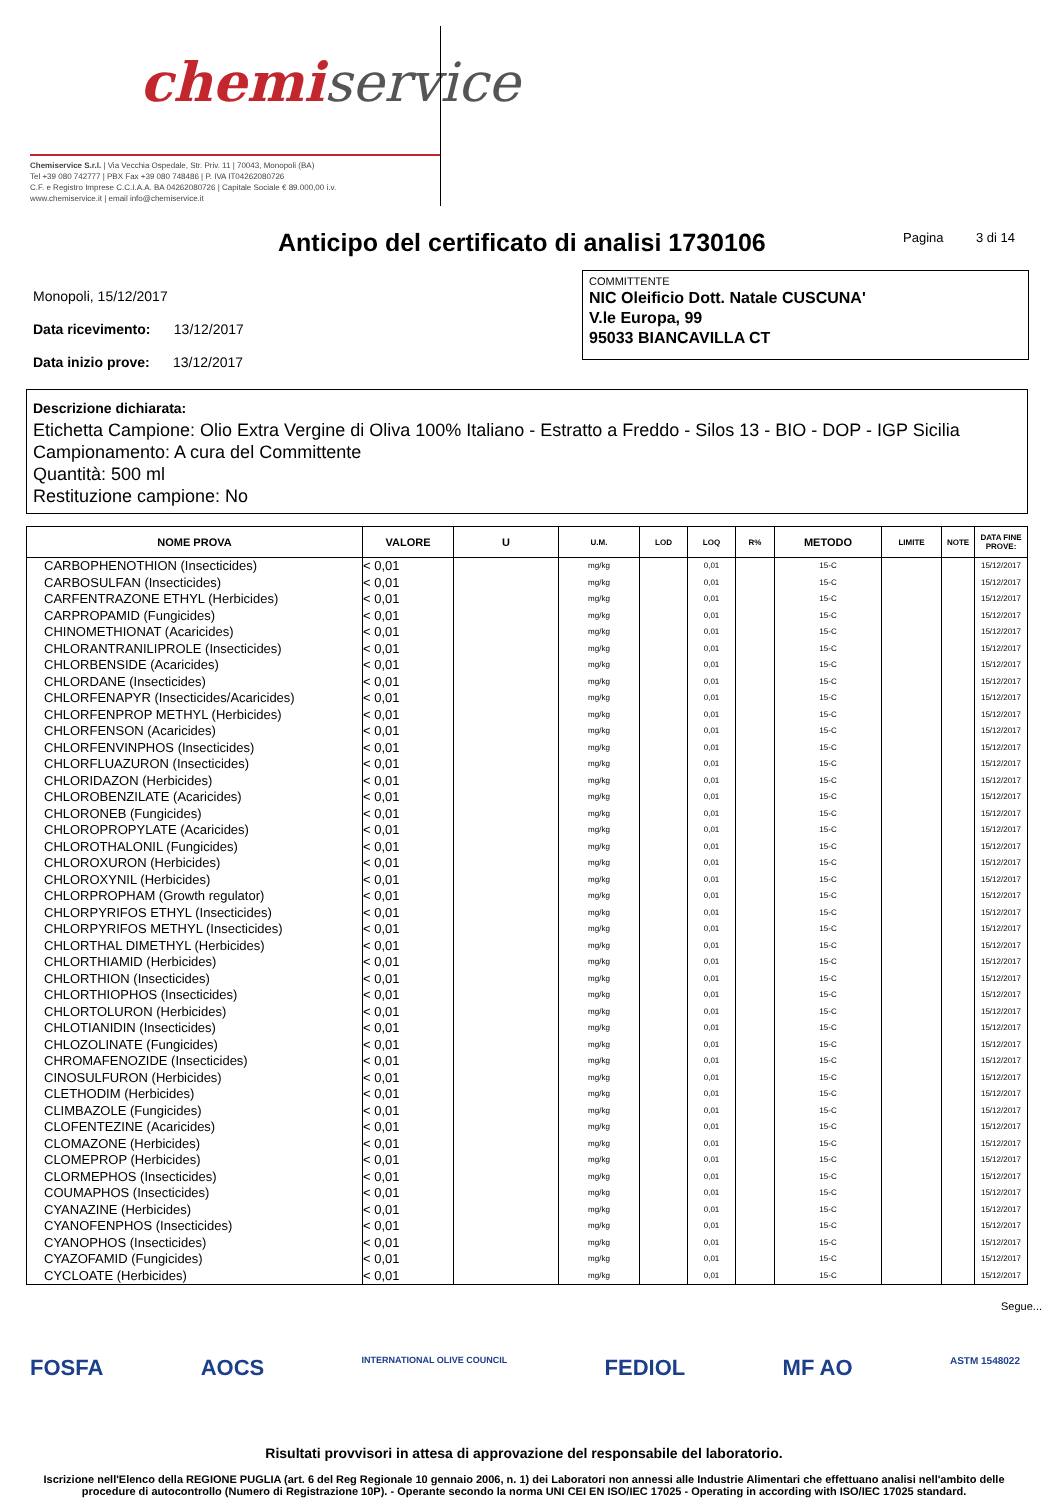chemiservice
Chemiservice S.r.l. | Via Vecchia Ospedale, Str. Priv. 11 | 70043, Monopoli (BA)
Tel +39 080 742777 | PBX Fax +39 080 748486 | P. IVA IT04262080726
C.F. e Registro Imprese C.C.I.A.A. BA 04262080726 | Capitale Sociale € 89.000,00 i.v.
www.chemiservice.it | email info@chemiservice.it
Anticipo del certificato di analisi 1730106
Pagina 3 di 14
Monopoli, 15/12/2017
Data ricevimento: 13/12/2017
Data inizio prove: 13/12/2017
COMMITTENTE
NIC Oleificio Dott. Natale CUSCUNA'
V.le Europa, 99
95033 BIANCAVILLA CT
Descrizione dichiarata:
Etichetta Campione: Olio Extra Vergine di Oliva 100% Italiano - Estratto a Freddo - Silos 13 - BIO - DOP - IGP Sicilia
Campionamento: A cura del Committente
Quantità: 500 ml
Restituzione campione: No
| NOME PROVA | VALORE | U | U.M. | LOD | LOQ | R% | METODO | LIMITE | NOTE | DATA FINE PROVE: |
| --- | --- | --- | --- | --- | --- | --- | --- | --- | --- | --- |
| CARBOPHENOTHION (Insecticides) | < 0,01 | | mg/kg | | 0,01 | | 15-C | | | 15/12/2017 |
| CARBOSULFAN (Insecticides) | < 0,01 | | mg/kg | | 0,01 | | 15-C | | | 15/12/2017 |
| CARFENTRAZONE ETHYL (Herbicides) | < 0,01 | | mg/kg | | 0,01 | | 15-C | | | 15/12/2017 |
| CARPROPAMID (Fungicides) | < 0,01 | | mg/kg | | 0,01 | | 15-C | | | 15/12/2017 |
| CHINOMETHIONAT (Acaricides) | < 0,01 | | mg/kg | | 0,01 | | 15-C | | | 15/12/2017 |
| CHLORANTRANILIPROLE (Insecticides) | < 0,01 | | mg/kg | | 0,01 | | 15-C | | | 15/12/2017 |
| CHLORBENSIDE (Acaricides) | < 0,01 | | mg/kg | | 0,01 | | 15-C | | | 15/12/2017 |
| CHLORDANE (Insecticides) | < 0,01 | | mg/kg | | 0,01 | | 15-C | | | 15/12/2017 |
| CHLORFENAPYR (Insecticides/Acaricides) | < 0,01 | | mg/kg | | 0,01 | | 15-C | | | 15/12/2017 |
| CHLORFENPROP METHYL (Herbicides) | < 0,01 | | mg/kg | | 0,01 | | 15-C | | | 15/12/2017 |
| CHLORFENSON (Acaricides) | < 0,01 | | mg/kg | | 0,01 | | 15-C | | | 15/12/2017 |
| CHLORFENVINPHOS (Insecticides) | < 0,01 | | mg/kg | | 0,01 | | 15-C | | | 15/12/2017 |
| CHLORFLUAZURON (Insecticides) | < 0,01 | | mg/kg | | 0,01 | | 15-C | | | 15/12/2017 |
| CHLORIDAZON (Herbicides) | < 0,01 | | mg/kg | | 0,01 | | 15-C | | | 15/12/2017 |
| CHLOROBENZILATE (Acaricides) | < 0,01 | | mg/kg | | 0,01 | | 15-C | | | 15/12/2017 |
| CHLORONEB (Fungicides) | < 0,01 | | mg/kg | | 0,01 | | 15-C | | | 15/12/2017 |
| CHLOROPROPYLATE (Acaricides) | < 0,01 | | mg/kg | | 0,01 | | 15-C | | | 15/12/2017 |
| CHLOROTHALONIL (Fungicides) | < 0,01 | | mg/kg | | 0,01 | | 15-C | | | 15/12/2017 |
| CHLOROXURON (Herbicides) | < 0,01 | | mg/kg | | 0,01 | | 15-C | | | 15/12/2017 |
| CHLOROXYNIL (Herbicides) | < 0,01 | | mg/kg | | 0,01 | | 15-C | | | 15/12/2017 |
| CHLORPROPHAM (Growth regulator) | < 0,01 | | mg/kg | | 0,01 | | 15-C | | | 15/12/2017 |
| CHLORPYRIFOS ETHYL (Insecticides) | < 0,01 | | mg/kg | | 0,01 | | 15-C | | | 15/12/2017 |
| CHLORPYRIFOS METHYL (Insecticides) | < 0,01 | | mg/kg | | 0,01 | | 15-C | | | 15/12/2017 |
| CHLORTHAL DIMETHYL (Herbicides) | < 0,01 | | mg/kg | | 0,01 | | 15-C | | | 15/12/2017 |
| CHLORTHIAMID (Herbicides) | < 0,01 | | mg/kg | | 0,01 | | 15-C | | | 15/12/2017 |
| CHLORTHION (Insecticides) | < 0,01 | | mg/kg | | 0,01 | | 15-C | | | 15/12/2017 |
| CHLORTHIOPHOS (Insecticides) | < 0,01 | | mg/kg | | 0,01 | | 15-C | | | 15/12/2017 |
| CHLORTOLURON (Herbicides) | < 0,01 | | mg/kg | | 0,01 | | 15-C | | | 15/12/2017 |
| CHLOTIANIDIN (Insecticides) | < 0,01 | | mg/kg | | 0,01 | | 15-C | | | 15/12/2017 |
| CHLOZOLINATE (Fungicides) | < 0,01 | | mg/kg | | 0,01 | | 15-C | | | 15/12/2017 |
| CHROMAFENOZIDE (Insecticides) | < 0,01 | | mg/kg | | 0,01 | | 15-C | | | 15/12/2017 |
| CINOSULFURON (Herbicides) | < 0,01 | | mg/kg | | 0,01 | | 15-C | | | 15/12/2017 |
| CLETHODIM (Herbicides) | < 0,01 | | mg/kg | | 0,01 | | 15-C | | | 15/12/2017 |
| CLIMBAZOLE (Fungicides) | < 0,01 | | mg/kg | | 0,01 | | 15-C | | | 15/12/2017 |
| CLOFENTEZINE (Acaricides) | < 0,01 | | mg/kg | | 0,01 | | 15-C | | | 15/12/2017 |
| CLOMAZONE (Herbicides) | < 0,01 | | mg/kg | | 0,01 | | 15-C | | | 15/12/2017 |
| CLOMEPROP (Herbicides) | < 0,01 | | mg/kg | | 0,01 | | 15-C | | | 15/12/2017 |
| CLORMEPHOS (Insecticides) | < 0,01 | | mg/kg | | 0,01 | | 15-C | | | 15/12/2017 |
| COUMAPHOS (Insecticides) | < 0,01 | | mg/kg | | 0,01 | | 15-C | | | 15/12/2017 |
| CYANAZINE (Herbicides) | < 0,01 | | mg/kg | | 0,01 | | 15-C | | | 15/12/2017 |
| CYANOFENPHOS (Insecticides) | < 0,01 | | mg/kg | | 0,01 | | 15-C | | | 15/12/2017 |
| CYANOPHOS (Insecticides) | < 0,01 | | mg/kg | | 0,01 | | 15-C | | | 15/12/2017 |
| CYAZOFAMID (Fungicides) | < 0,01 | | mg/kg | | 0,01 | | 15-C | | | 15/12/2017 |
| CYCLOATE (Herbicides) | < 0,01 | | mg/kg | | 0,01 | | 15-C | | | 15/12/2017 |
Segue...
FOSFA AOCS INTERNATIONAL OLIVE COUNCIL FEDIOL MF AO ASTM 1548022
Risultati provvisori in attesa di approvazione del responsabile del laboratorio.
Iscrizione nell'Elenco della REGIONE PUGLIA (art. 6 del Reg Regionale 10 gennaio 2006, n. 1) dei Laboratori non annessi alle Industrie Alimentari che effettuano analisi nell'ambito delle procedure di autocontrollo (Numero di Registrazione 10P). - Operante secondo la norma UNI CEI EN ISO/IEC 17025 - Operating in according with ISO/IEC 17025 standard.